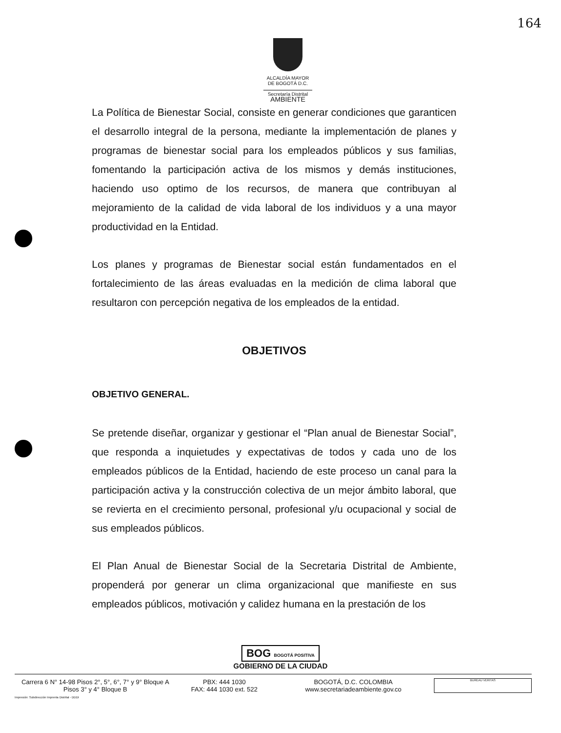164
ALCALDÍA MAYOR
DE BOGOTÁ D.C.
Secretaría Distrital
AMBIENTE
La Política de Bienestar Social, consiste en generar condiciones que garanticen el desarrollo integral de la persona, mediante la implementación de planes y programas de bienestar social para los empleados públicos y sus familias, fomentando la participación activa de los mismos y demás instituciones, haciendo uso optimo de los recursos, de manera que contribuyan al mejoramiento de la calidad de vida laboral de los individuos y a una mayor productividad en la Entidad.
Los planes y programas de Bienestar social están fundamentados en el fortalecimiento de las áreas evaluadas en la medición de clima laboral que resultaron con percepción negativa de los empleados de la entidad.
OBJETIVOS
OBJETIVO GENERAL.
Se pretende diseñar, organizar y gestionar el “Plan anual de Bienestar Social”, que responda a inquietudes y expectativas de todos y cada uno de los empleados públicos de la Entidad, haciendo de este proceso un canal para la participación activa y la construcción colectiva de un mejor ámbito laboral, que se revierta en el crecimiento personal, profesional y/u ocupacional y social de sus empleados públicos.
El Plan Anual de Bienestar Social de la Secretaria Distrital de Ambiente, propenderá por generar un clima organizacional que manifieste en sus empleados públicos, motivación y calidez humana en la prestación de los
BOG BOGOTÁ POSITIVA
GOBIERNO DE LA CIUDAD
Carrera 6 N° 14-98 Pisos 2°, 5°, 6°, 7° y 9° Bloque A
Pisos 3° y 4° Bloque B
PBX: 444 1030
FAX: 444 1030 ext. 522
BOGOTÁ, D.C. COLOMBIA
www.secretariadeambiente.gov.co
BUREAU VERITAS
Impresión: Subdirección Imprenta Distrital - DDDI